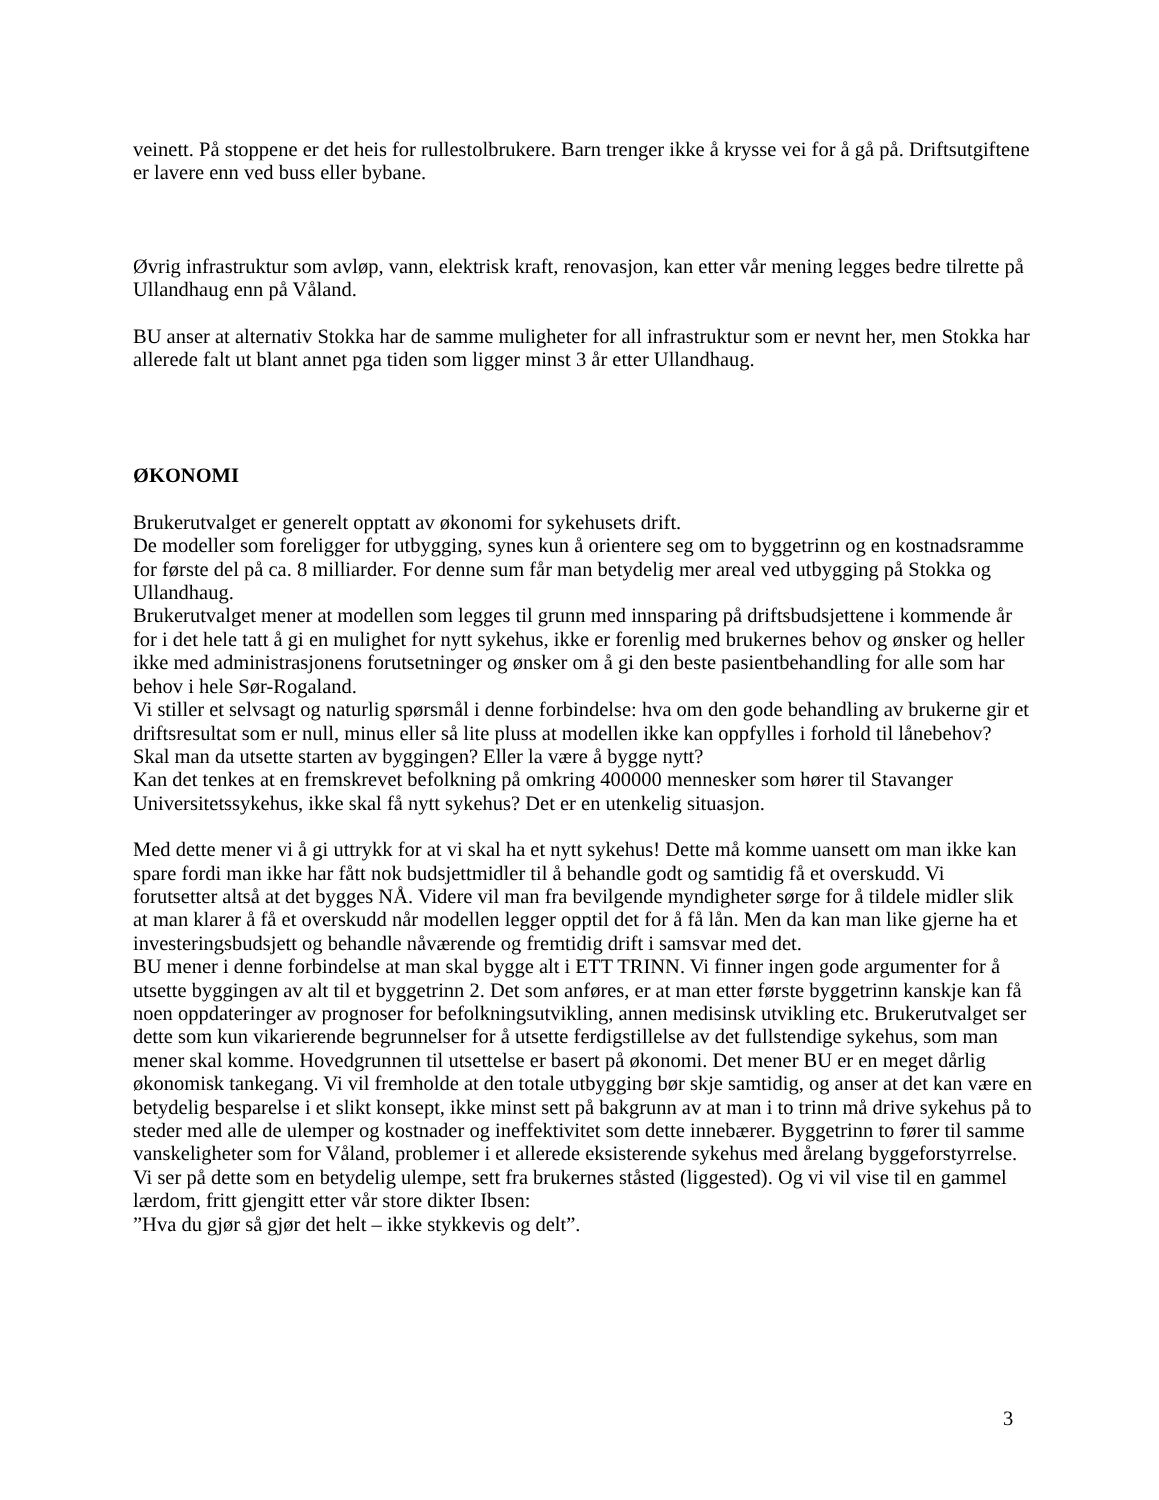veinett. På stoppene er det heis for rullestolbrukere. Barn trenger ikke å krysse vei for å gå på. Driftsutgiftene er lavere enn ved buss eller bybane.
Øvrig infrastruktur som avløp, vann, elektrisk kraft, renovasjon, kan etter vår mening legges bedre tilrette på Ullandhaug enn på Våland.
BU anser at alternativ Stokka har de samme muligheter for all infrastruktur som er nevnt her, men Stokka har allerede falt ut blant annet pga tiden som ligger minst 3 år etter Ullandhaug.
ØKONOMI
Brukerutvalget er generelt opptatt av økonomi for sykehusets drift.
De modeller som foreligger for utbygging, synes kun å orientere seg om to byggetrinn og en kostnadsramme for første del på ca. 8 milliarder. For denne sum får man betydelig mer areal ved utbygging på Stokka og Ullandhaug.
Brukerutvalget mener at modellen som legges til grunn med innsparing på driftsbudsjettene i kommende år for i det hele tatt å gi en mulighet for nytt sykehus, ikke er forenlig med brukernes behov og ønsker og heller ikke med administrasjonens forutsetninger og ønsker om å gi den beste pasientbehandling for alle som har behov i hele Sør-Rogaland.
Vi stiller et selvsagt og naturlig spørsmål i denne forbindelse: hva om den gode behandling av brukerne gir et driftsresultat som er null, minus eller så lite pluss at modellen ikke kan oppfylles i forhold til lånebehov? Skal man da utsette starten av byggingen? Eller la være å bygge nytt?
Kan det tenkes at en fremskrevet befolkning på omkring 400000 mennesker som hører til Stavanger Universitetssykehus, ikke skal få nytt sykehus? Det er en utenkelig situasjon.
Med dette mener vi å gi uttrykk for at vi skal ha et nytt sykehus! Dette må komme uansett om man ikke kan spare fordi man ikke har fått nok budsjettmidler til å behandle godt og samtidig få et overskudd. Vi forutsetter altså at det bygges NÅ. Videre vil man fra bevilgende myndigheter sørge for å tildele midler slik at man klarer å få et overskudd når modellen legger opptil det for å få lån. Men da kan man like gjerne ha et investeringsbudsjett og behandle nåværende og fremtidig drift i samsvar med det.
BU mener i denne forbindelse at man skal bygge alt i ETT TRINN. Vi finner ingen gode argumenter for å utsette byggingen av alt til et byggetrinn 2. Det som anføres, er at man etter første byggetrinn kanskje kan få noen oppdateringer av prognoser for befolkningsutvikling, annen medisinsk utvikling etc. Brukerutvalget ser dette som kun vikarierende begrunnelser for å utsette ferdigstillelse av det fullstendige sykehus, som man mener skal komme. Hovedgrunnen til utsettelse er basert på økonomi. Det mener BU er en meget dårlig økonomisk tankegang. Vi vil fremholde at den totale utbygging bør skje samtidig, og anser at det kan være en betydelig besparelse i et slikt konsept, ikke minst sett på bakgrunn av at man i to trinn må drive sykehus på to steder med alle de ulemper og kostnader og ineffektivitet som dette innebærer. Byggetrinn to fører til samme vanskeligheter som for Våland, problemer i et allerede eksisterende sykehus med årelang byggeforstyrrelse. Vi ser på dette som en betydelig ulempe, sett fra brukernes ståsted (liggested). Og vi vil vise til en gammel lærdom, fritt gjengitt etter vår store dikter Ibsen:
”Hva du gjør så gjør det helt – ikke stykkevis og delt”.
3